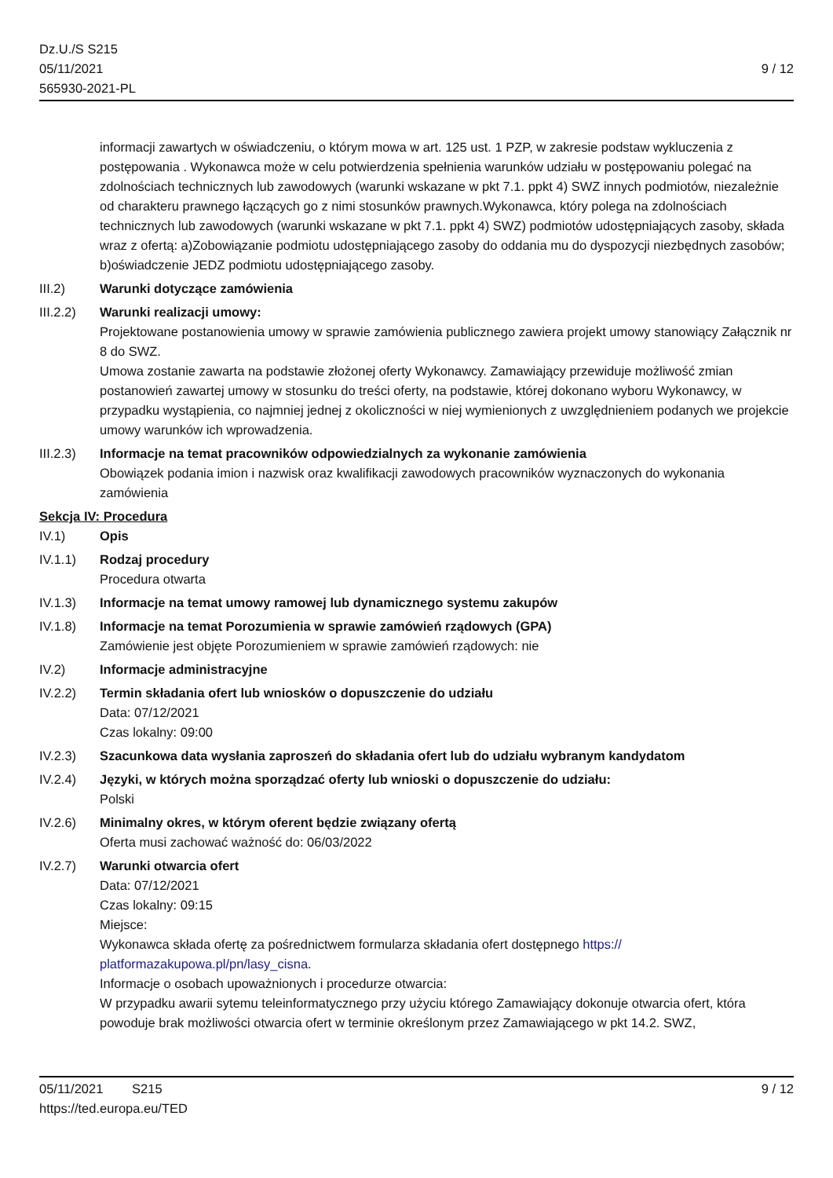Dz.U./S S215
05/11/2021
565930-2021-PL
9 / 12
informacji zawartych w oświadczeniu, o którym mowa w art. 125 ust. 1 PZP, w zakresie podstaw wykluczenia z postępowania . Wykonawca może w celu potwierdzenia spełnienia warunków udziału w postępowaniu polegać na zdolnościach technicznych lub zawodowych (warunki wskazane w pkt 7.1. ppkt 4) SWZ innych podmiotów, niezależnie od charakteru prawnego łączących go z nimi stosunków prawnych.Wykonawca, który polega na zdolnościach technicznych lub zawodowych (warunki wskazane w pkt 7.1. ppkt 4) SWZ) podmiotów udostępniających zasoby, składa wraz z ofertą: a)Zobowiązanie podmiotu udostępniającego zasoby do oddania mu do dyspozycji niezbędnych zasobów; b)oświadczenie JEDZ podmiotu udostępniającego zasoby.
III.2) Warunki dotyczące zamówienia
III.2.2)
Warunki realizacji umowy:
Projektowane postanowienia umowy w sprawie zamówienia publicznego zawiera projekt umowy stanowiący Załącznik nr 8 do SWZ.
Umowa zostanie zawarta na podstawie złożonej oferty Wykonawcy. Zamawiający przewiduje możliwość zmian postanowień zawartej umowy w stosunku do treści oferty, na podstawie, której dokonano wyboru Wykonawcy, w przypadku wystąpienia, co najmniej jednej z okoliczności w niej wymienionych z uwzględnieniem podanych we projekcie umowy warunków ich wprowadzenia.
III.2.3)
Informacje na temat pracowników odpowiedzialnych za wykonanie zamówienia
Obowiązek podania imion i nazwisk oraz kwalifikacji zawodowych pracowników wyznaczonych do wykonania zamówienia
Sekcja IV: Procedura
IV.1) Opis
IV.1.1) Rodzaj procedury
Procedura otwarta
IV.1.3) Informacje na temat umowy ramowej lub dynamicznego systemu zakupów
IV.1.8) Informacje na temat Porozumienia w sprawie zamówień rządowych (GPA)
Zamówienie jest objęte Porozumieniem w sprawie zamówień rządowych: nie
IV.2) Informacje administracyjne
IV.2.2) Termin składania ofert lub wniosków o dopuszczenie do udziału
Data: 07/12/2021
Czas lokalny: 09:00
IV.2.3) Szacunkowa data wysłania zaproszeń do składania ofert lub do udziału wybranym kandydatom
IV.2.4) Języki, w których można sporządzać oferty lub wnioski o dopuszczenie do udziału:
Polski
IV.2.6) Minimalny okres, w którym oferent będzie związany ofertą
Oferta musi zachować ważność do: 06/03/2022
IV.2.7) Warunki otwarcia ofert
Data: 07/12/2021
Czas lokalny: 09:15
Miejsce:
Wykonawca składa ofertę za pośrednictwem formularza składania ofert dostępnego https://
platformazakupowa.pl/pn/lasy_cisna.
Informacje o osobach upoważnionych i procedurze otwarcia:
W przypadku awarii sytemu teleinformatycznego przy użyciu którego Zamawiający dokonuje otwarcia ofert, która powoduje brak możliwości otwarcia ofert w terminie określonym przez Zamawiającego w pkt 14.2. SWZ,
05/11/2021 S215 9 / 12
https://ted.europa.eu/TED